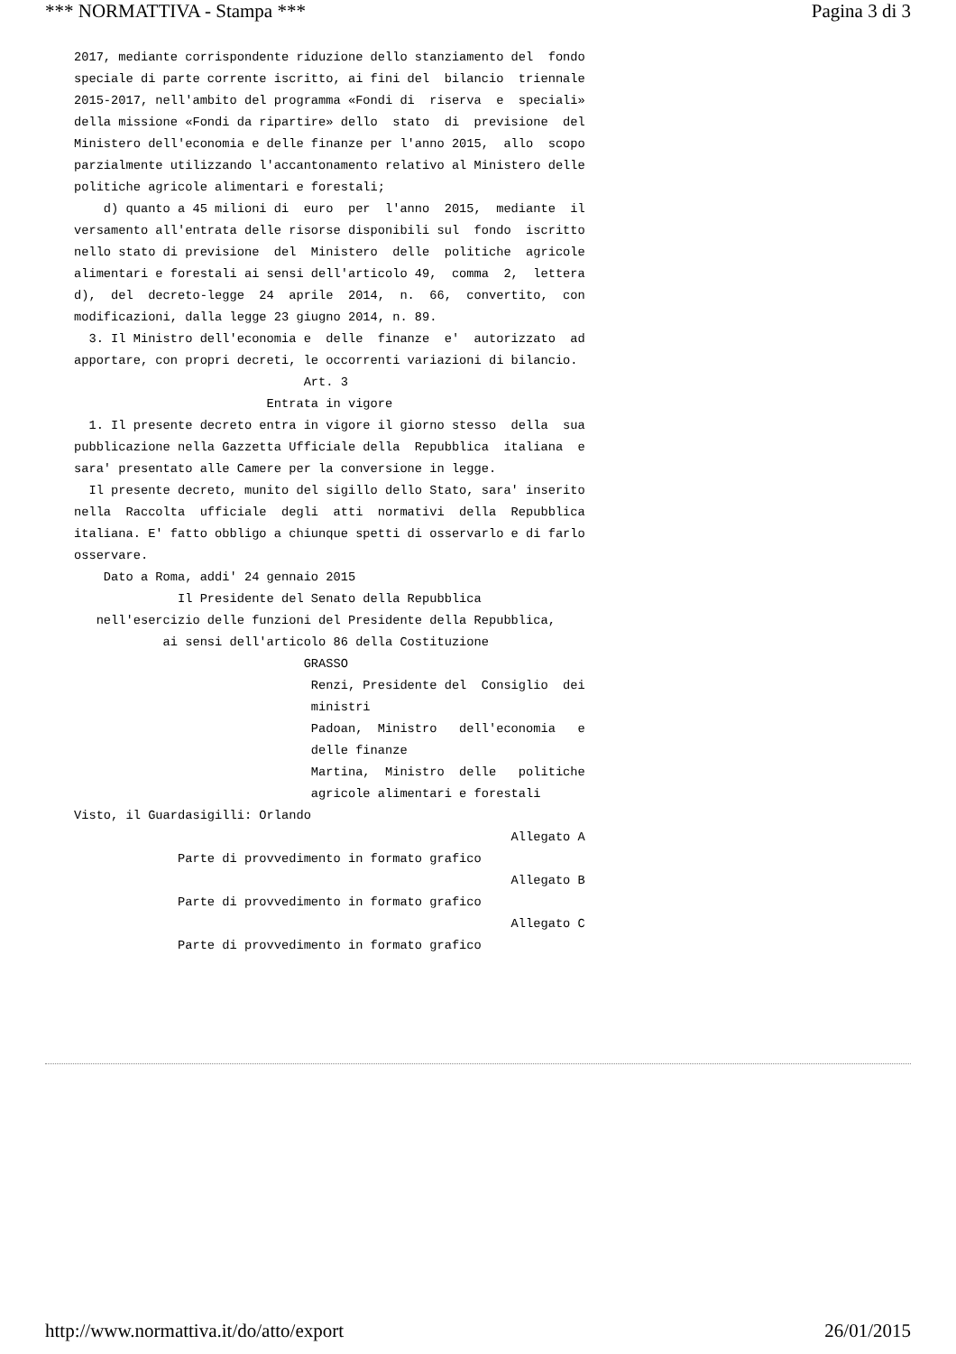*** NORMATTIVA - Stampa *** Pagina 3 di 3
2017, mediante corrispondente riduzione dello stanziamento del  fondo
speciale di parte corrente iscritto, ai fini del  bilancio  triennale
2015-2017, nell'ambito del programma «Fondi di  riserva  e  speciali»
della missione «Fondi da ripartire» dello  stato  di  previsione  del
Ministero dell'economia e delle finanze per l'anno 2015,  allo  scopo
parzialmente utilizzando l'accantonamento relativo al Ministero delle
politiche agricole alimentari e forestali;
    d) quanto a 45 milioni di  euro  per  l'anno  2015,  mediante  il
versamento all'entrata delle risorse disponibili sul  fondo  iscritto
nello stato di previsione  del  Ministero  delle  politiche  agricole
alimentari e forestali ai sensi dell'articolo 49,  comma  2,  lettera
d),  del  decreto-legge  24  aprile  2014,  n.  66,  convertito,  con
modificazioni, dalla legge 23 giugno 2014, n. 89.
  3. Il Ministro dell'economia e  delle  finanze  e'  autorizzato  ad
apportare, con propri decreti, le occorrenti variazioni di bilancio.
                               Art. 3
                          Entrata in vigore
  1. Il presente decreto entra in vigore il giorno stesso  della  sua
pubblicazione nella Gazzetta Ufficiale della  Repubblica  italiana  e
sara' presentato alle Camere per la conversione in legge.
  Il presente decreto, munito del sigillo dello Stato, sara' inserito
nella  Raccolta  ufficiale  degli  atti  normativi  della  Repubblica
italiana. E' fatto obbligo a chiunque spetti di osservarlo e di farlo
osservare.
    Dato a Roma, addi' 24 gennaio 2015
              Il Presidente del Senato della Repubblica
   nell'esercizio delle funzioni del Presidente della Repubblica,
            ai sensi dell'articolo 86 della Costituzione
                               GRASSO
                                Renzi, Presidente del  Consiglio  dei
                                ministri
                                Padoan,  Ministro   dell'economia   e
                                delle finanze
                                Martina,  Ministro  delle   politiche
                                agricole alimentari e forestali
Visto, il Guardasigilli: Orlando
                                                           Allegato A
              Parte di provvedimento in formato grafico
                                                           Allegato B
              Parte di provvedimento in formato grafico
                                                           Allegato C
              Parte di provvedimento in formato grafico
http://www.normattiva.it/do/atto/export 26/01/2015